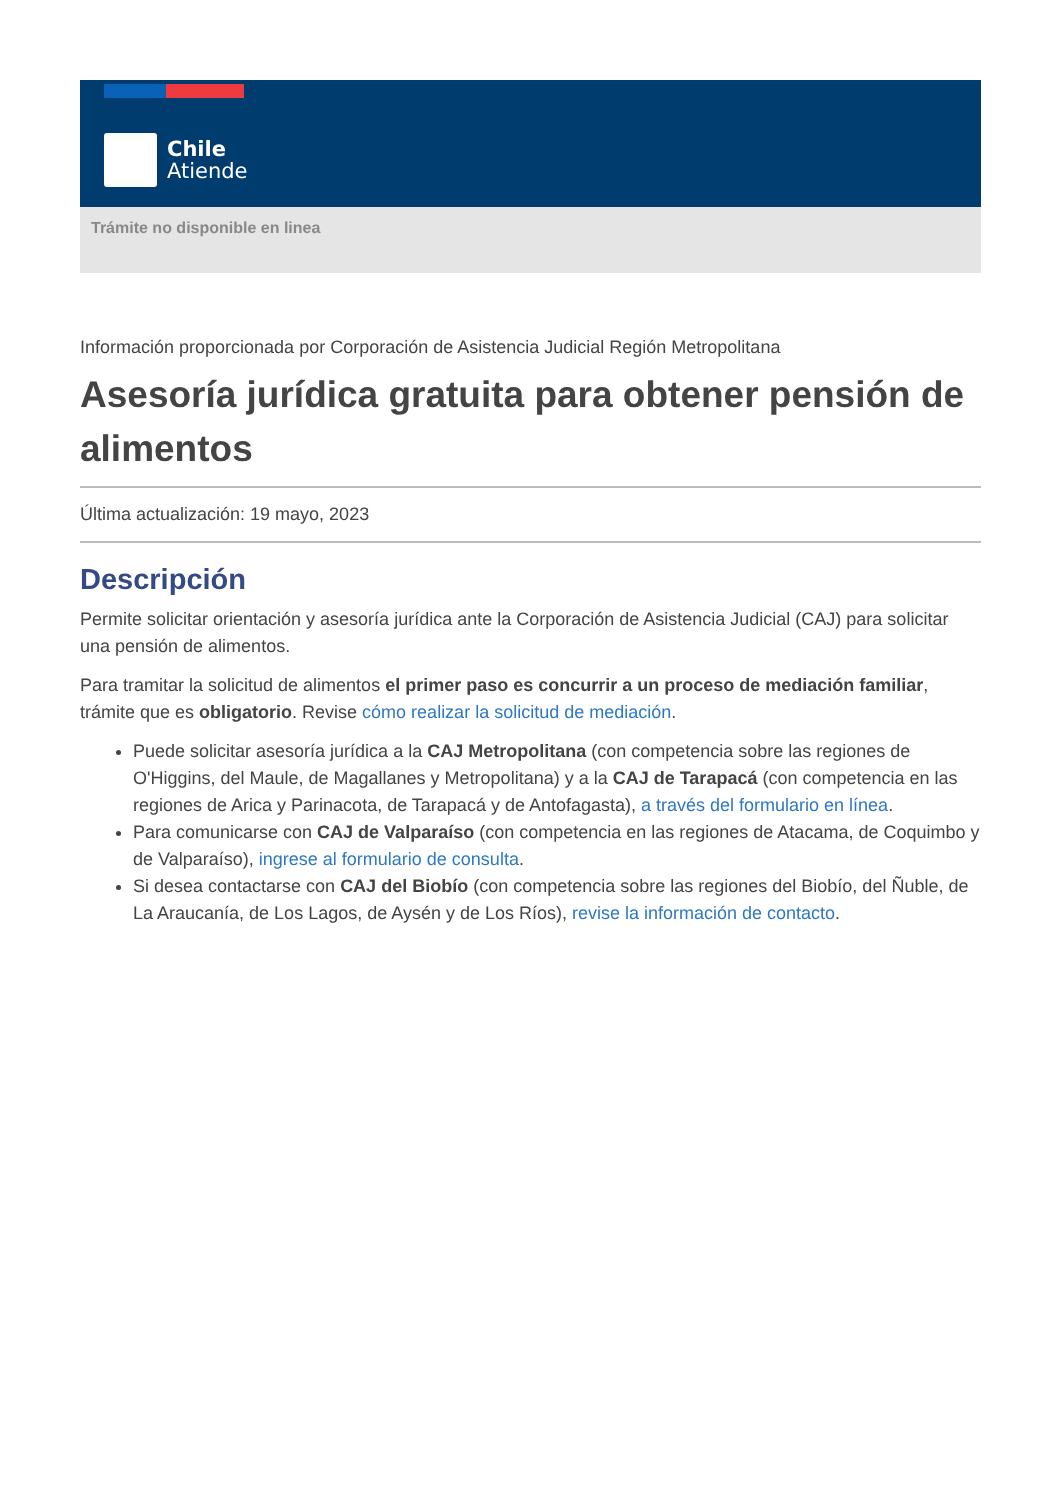Chile
Atiende
Trámite no disponible en linea
Información proporcionada por Corporación de Asistencia Judicial Región Metropolitana
Asesoría jurídica gratuita para obtener pensión de alimentos
Última actualización: 19 mayo, 2023
Descripción
Permite solicitar orientación y asesoría jurídica ante la Corporación de Asistencia Judicial (CAJ) para solicitar una pensión de alimentos.
Para tramitar la solicitud de alimentos el primer paso es concurrir a un proceso de mediación familiar, trámite que es obligatorio. Revise cómo realizar la solicitud de mediación.
Puede solicitar asesoría jurídica a la CAJ Metropolitana (con competencia sobre las regiones de O'Higgins, del Maule, de Magallanes y Metropolitana) y a la CAJ de Tarapacá (con competencia en las regiones de Arica y Parinacota, de Tarapacá y de Antofagasta), a través del formulario en línea.
Para comunicarse con CAJ de Valparaíso (con competencia en las regiones de Atacama, de Coquimbo y de Valparaíso), ingrese al formulario de consulta.
Si desea contactarse con CAJ del Biobío (con competencia sobre las regiones del Biobío, del Ñuble, de La Araucanía, de Los Lagos, de Aysén y de Los Ríos), revise la información de contacto.